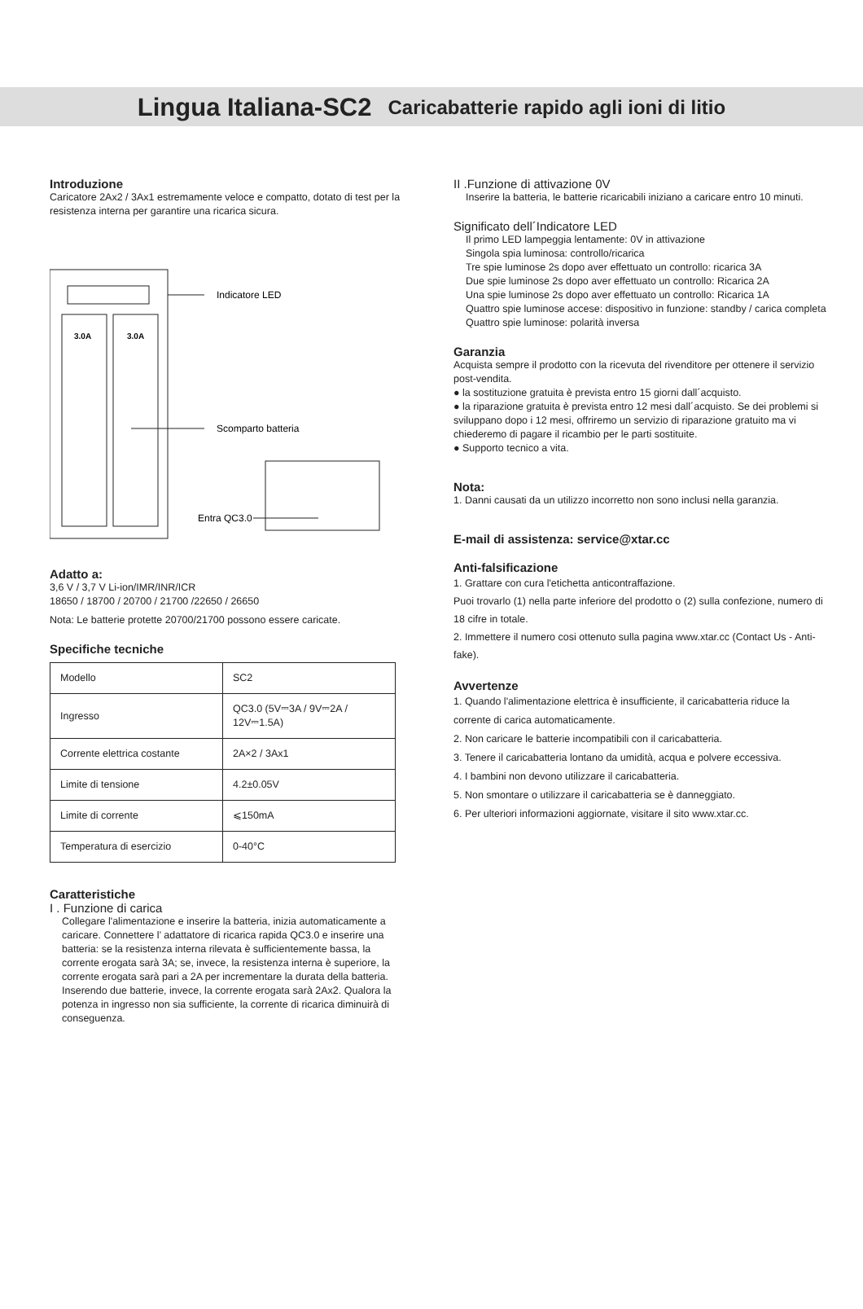Lingua Italiana-SC2 Caricabatterie rapido agli ioni di litio
Introduzione
Caricatore 2Ax2 / 3Ax1 estremamente veloce e compatto, dotato di test per la resistenza interna per garantire una ricarica sicura.
3.0A
3.0A
Indicatore LED
Scomparto batteria
Entra QC3.0
Adatto a:
3,6 V / 3,7 V Li-ion/IMR/INR/ICR
18650 / 18700 / 20700 / 21700 /22650 / 26650
Nota: Le batterie protette 20700/21700 possono essere caricate.
Specifiche tecniche
| Modello | SC2 |
| Ingresso | QC3.0 (5V⎓3A / 9V⎓2A / 12V⎓1.5A) |
| Corrente elettrica costante | 2A×2 / 3Ax1 |
| Limite di tensione | 4.2±0.05V |
| Limite di corrente | ⩽150mA |
| Temperatura di esercizio | 0-40°C |
Caratteristiche
I . Funzione di carica
Collegare l'alimentazione e inserire la batteria, inizia automaticamente a caricare. Connettere l’ adattatore di ricarica rapida QC3.0 e inserire una batteria: se la resistenza interna rilevata è sufficientemente bassa, la corrente erogata sarà 3A; se, invece, la resistenza interna è superiore, la corrente erogata sarà pari a 2A per incrementare la durata della batteria. Inserendo due batterie, invece, la corrente erogata sarà 2Ax2. Qualora la potenza in ingresso non sia sufficiente, la corrente di ricarica diminuirà di conseguenza.
II .Funzione di attivazione 0V
Inserire la batteria, le batterie ricaricabili iniziano a caricare entro 10 minuti.
Significato dell´Indicatore LED
Il primo LED lampeggia lentamente: 0V in attivazione
Singola spia luminosa: controllo/ricarica
Tre spie luminose 2s dopo aver effettuato un controllo: ricarica 3A
Due spie luminose 2s dopo aver effettuato un controllo: Ricarica 2A
Una spie luminose 2s dopo aver effettuato un controllo: Ricarica 1A
Quattro spie luminose accese: dispositivo in funzione: standby / carica completa
Quattro spie luminose: polarità inversa
Garanzia
Acquista sempre il prodotto con la ricevuta del rivenditore per ottenere il servizio post-vendita.
● la sostituzione gratuita è prevista entro 15 giorni dall´acquisto.
● la riparazione gratuita è prevista entro 12 mesi dall´acquisto. Se dei problemi si sviluppano dopo i 12 mesi, offriremo un servizio di riparazione gratuito ma vi chiederemo di pagare il ricambio per le parti sostituite.
● Supporto tecnico a vita.
Nota:
1. Danni causati da un utilizzo incorretto non sono inclusi nella garanzia.
E-mail di assistenza: service@xtar.cc
Anti-falsificazione
1. Grattare con cura l'etichetta anticontraffazione.
Puoi trovarlo (1) nella parte inferiore del prodotto o (2) sulla confezione, numero di 18 cifre in totale.
2. Immettere il numero cosi ottenuto sulla pagina www.xtar.cc (Contact Us - Anti-fake).
Avvertenze
1. Quando l'alimentazione elettrica è insufficiente, il caricabatteria riduce la corrente di carica automaticamente.
2. Non caricare le batterie incompatibili con il caricabatteria.
3. Tenere il caricabatteria lontano da umidità, acqua e polvere eccessiva.
4. I bambini non devono utilizzare il caricabatteria.
5. Non smontare o utilizzare il caricabatteria se è danneggiato.
6. Per ulteriori informazioni aggiornate, visitare il sito www.xtar.cc.